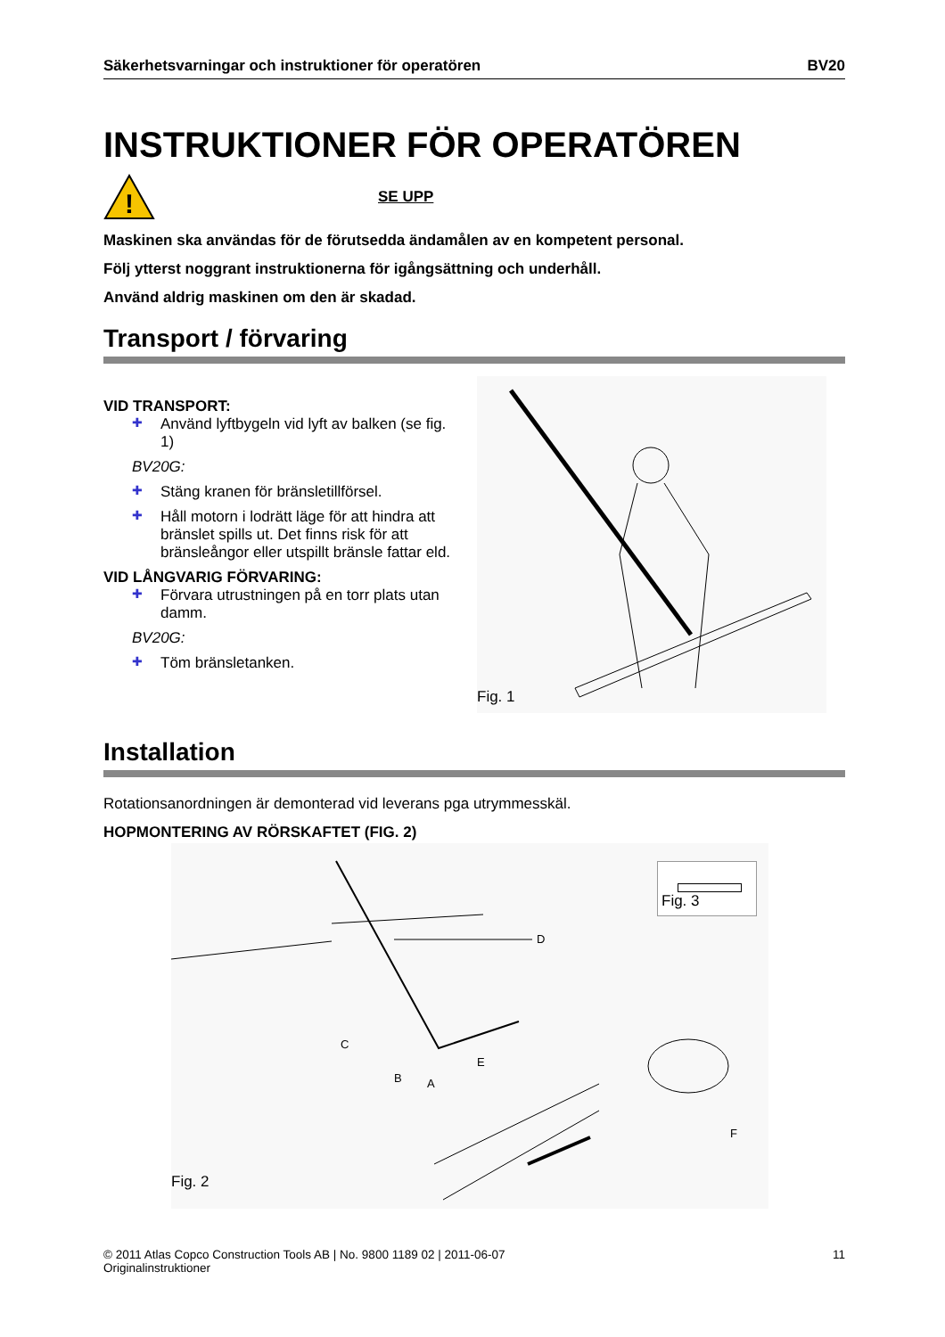Säkerhetsvarningar och instruktioner för operatören BV20
INSTRUKTIONER FÖR OPERATÖREN
!
SE UPP
Maskinen ska användas för de förutsedda ändamålen av en kompetent personal.
Följ ytterst noggrant instruktionerna för igångsättning och underhåll.
Använd aldrig maskinen om den är skadad.
Transport / förvaring
VID TRANSPORT:
✚ Använd lyftbygeln vid lyft av balken (se fig. 1)
BV20G:
✚ Stäng kranen för bränsletillförsel.
✚ Håll motorn i lodrätt läge för att hindra att bränslet spills ut. Det finns risk för att bränsleångor eller utspillt bränsle fattar eld.
VID LÅNGVARIG FÖRVARING:
✚ Förvara utrustningen på en torr plats utan damm.
BV20G:
✚ Töm bränsletanken.
Fig. 1
Installation
Rotationsanordningen är demonterad vid leverans pga utrymmesskäl.
HOPMONTERING AV RÖRSKAFTET (FIG. 2)
D
C
B
A
E
F
Fig. 2
Fig. 3
© 2011 Atlas Copco Construction Tools AB | No. 9800 1189 02 | 2011-06-07
Originalinstruktioner 11